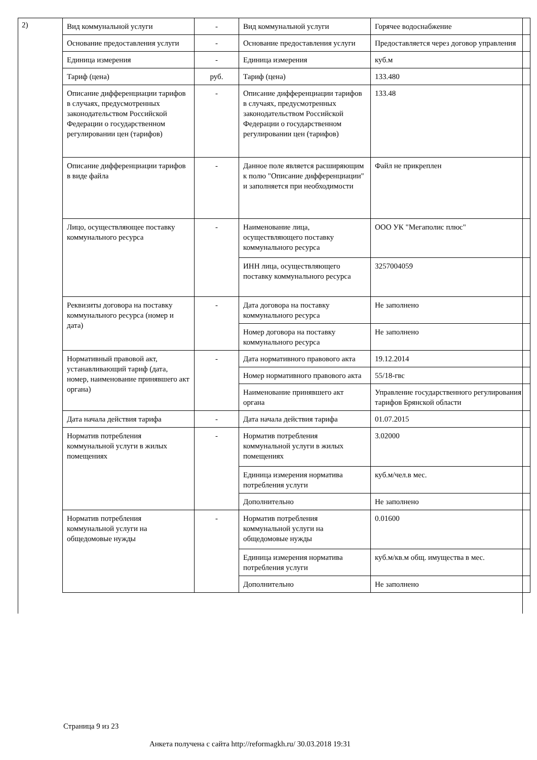2)
| Вид коммунальной услуги | - | Вид коммунальной услуги | Горячее водоснабжение |
| Основание предоставления услуги | - | Основание предоставления услуги | Предоставляется через договор управления |
| Единица измерения | - | Единица измерения | куб.м |
| Тариф (цена) | руб. | Тариф (цена) | 133.480 |
| Описание дифференциации тарифов в случаях, предусмотренных законодательством Российской Федерации о государственном регулировании цен (тарифов) | - | Описание дифференциации тарифов в случаях, предусмотренных законодательством Российской Федерации о государственном регулировании цен (тарифов) | 133.48 |
| Описание дифференциации тарифов в виде файла | - | Данное поле является расширяющим к полю "Описание дифференциации" и заполняется при необходимости | Файл не прикреплен |
| Лицо, осуществляющее поставку коммунального ресурса | - | Наименование лица, осуществляющего поставку коммунального ресурса | ООО УК "Мегаполис плюс" |
| | | ИНН лица, осуществляющего поставку коммунального ресурса | 3257004059 |
| Реквизиты договора на поставку коммунального ресурса (номер и дата) | - | Дата договора на поставку коммунального ресурса | Не заполнено |
| | | Номер договора на поставку коммунального ресурса | Не заполнено |
| Нормативный правовой акт, устанавливающий тариф (дата, номер, наименование принявшего акт органа) | - | Дата нормативного правового акта | 19.12.2014 |
| | | Номер нормативного правового акта | 55/18-гвс |
| | | Наименование принявшего акт органа | Управление государственного регулирования тарифов Брянской области |
| Дата начала действия тарифа | - | Дата начала действия тарифа | 01.07.2015 |
| Норматив потребления коммунальной услуги в жилых помещениях | - | Норматив потребления коммунальной услуги в жилых помещениях | 3.02000 |
| | | Единица измерения норматива потребления услуги | куб.м/чел.в мес. |
| | | Дополнительно | Не заполнено |
| Норматив потребления коммунальной услуги на общедомовые нужды | - | Норматив потребления коммунальной услуги на общедомовые нужды | 0.01600 |
| | | Единица измерения норматива потребления услуги | куб.м/кв.м общ. имущества в мес. |
| | | Дополнительно | Не заполнено |
Страница 9 из 23
Анкета получена с сайта http://reformagkh.ru/ 30.03.2018 19:31